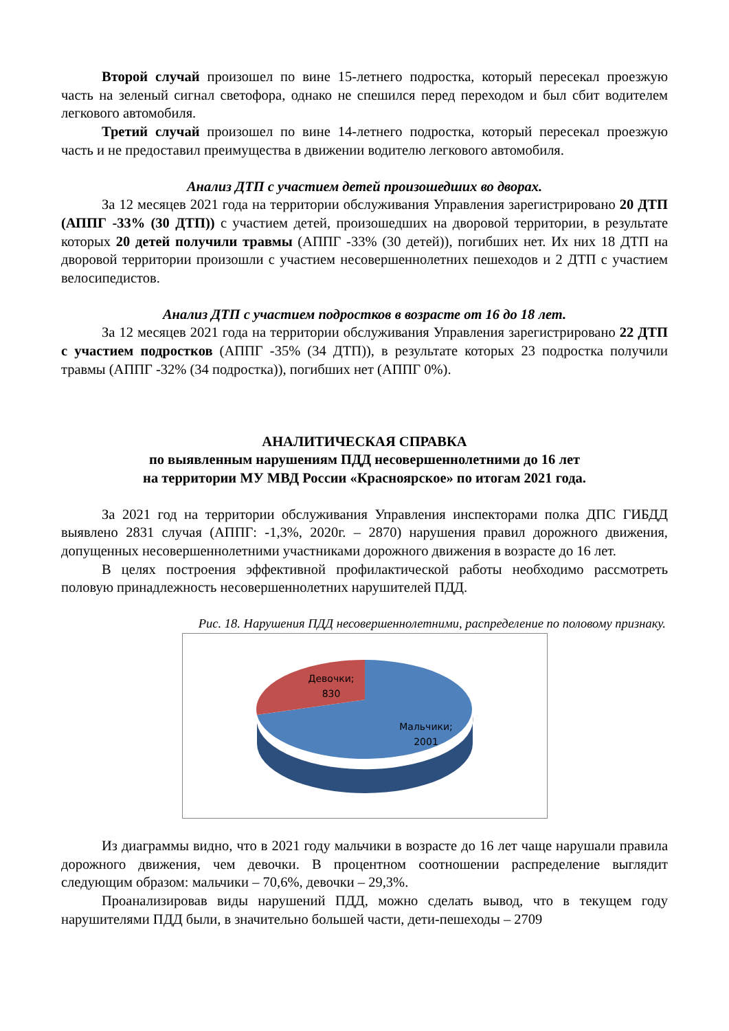Второй случай произошел по вине 15-летнего подростка, который пересекал проезжую часть на зеленый сигнал светофора, однако не спешился перед переходом и был сбит водителем легкового автомобиля.
Третий случай произошел по вине 14-летнего подростка, который пересекал проезжую часть и не предоставил преимущества в движении водителю легкового автомобиля.
Анализ ДТП с участием детей произошедших во дворах.
За 12 месяцев 2021 года на территории обслуживания Управления зарегистрировано 20 ДТП (АППГ -33% (30 ДТП)) с участием детей, произошедших на дворовой территории, в результате которых 20 детей получили травмы (АППГ -33% (30 детей)), погибших нет. Их них 18 ДТП на дворовой территории произошли с участием несовершеннолетних пешеходов и 2 ДТП с участием велосипедистов.
Анализ ДТП с участием подростков в возрасте от 16 до 18 лет.
За 12 месяцев 2021 года на территории обслуживания Управления зарегистрировано 22 ДТП с участием подростков (АППГ -35% (34 ДТП)), в результате которых 23 подростка получили травмы (АППГ -32% (34 подростка)), погибших нет (АППГ 0%).
АНАЛИТИЧЕСКАЯ СПРАВКА
по выявленным нарушениям ПДД несовершеннолетними до 16 лет
на территории МУ МВД России «Красноярское» по итогам 2021 года.
За 2021 год на территории обслуживания Управления инспекторами полка ДПС ГИБДД выявлено 2831 случая (АППГ: -1,3%, 2020г. – 2870) нарушения правил дорожного движения, допущенных несовершеннолетними участниками дорожного движения в возрасте до 16 лет.
В целях построения эффективной профилактической работы необходимо рассмотреть половую принадлежность несовершеннолетних нарушителей ПДД.
Рис. 18. Нарушения ПДД несовершеннолетними, распределение по половому признаку.
Девочки;
830
Мальчики;
2001
Из диаграммы видно, что в 2021 году мальчики в возрасте до 16 лет чаще нарушали правила дорожного движения, чем девочки. В процентном соотношении распределение выглядит следующим образом: мальчики – 70,6%, девочки – 29,3%.
Проанализировав виды нарушений ПДД, можно сделать вывод, что в текущем году нарушителями ПДД были, в значительно большей части, дети-пешеходы – 2709